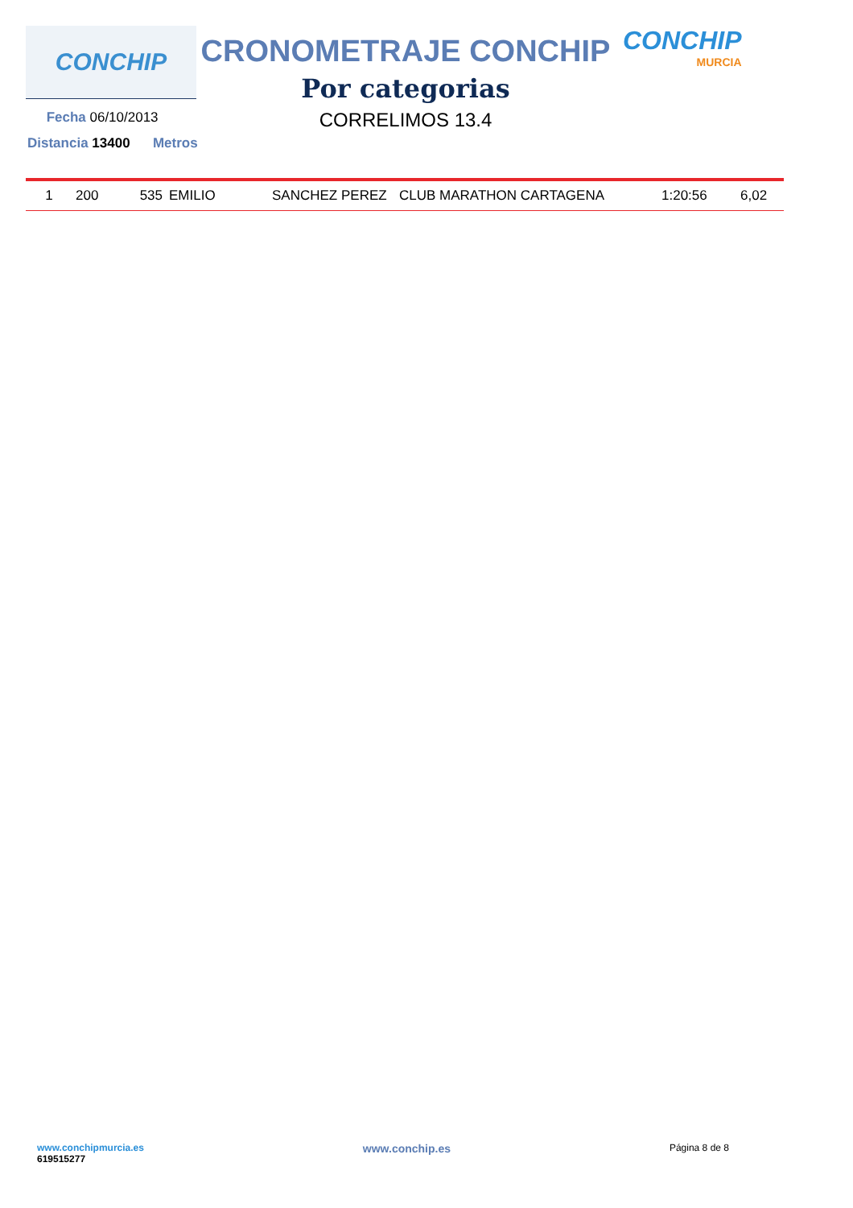CONCHIP
CRONOMETRAJE CONCHIP
Por categorias
CORRELIMOS 13.4
CONCHIP
MURCIA
Fecha 06/10/2013
Distancia 13400 Metros
| 1 | 200 | 535 | EMILIO | SANCHEZ PEREZ | CLUB MARATHON CARTAGENA | 1:20:56 | 6,02 |
www.conchipmurcia.es
619515277
www.conchip.es
Página 8 de 8